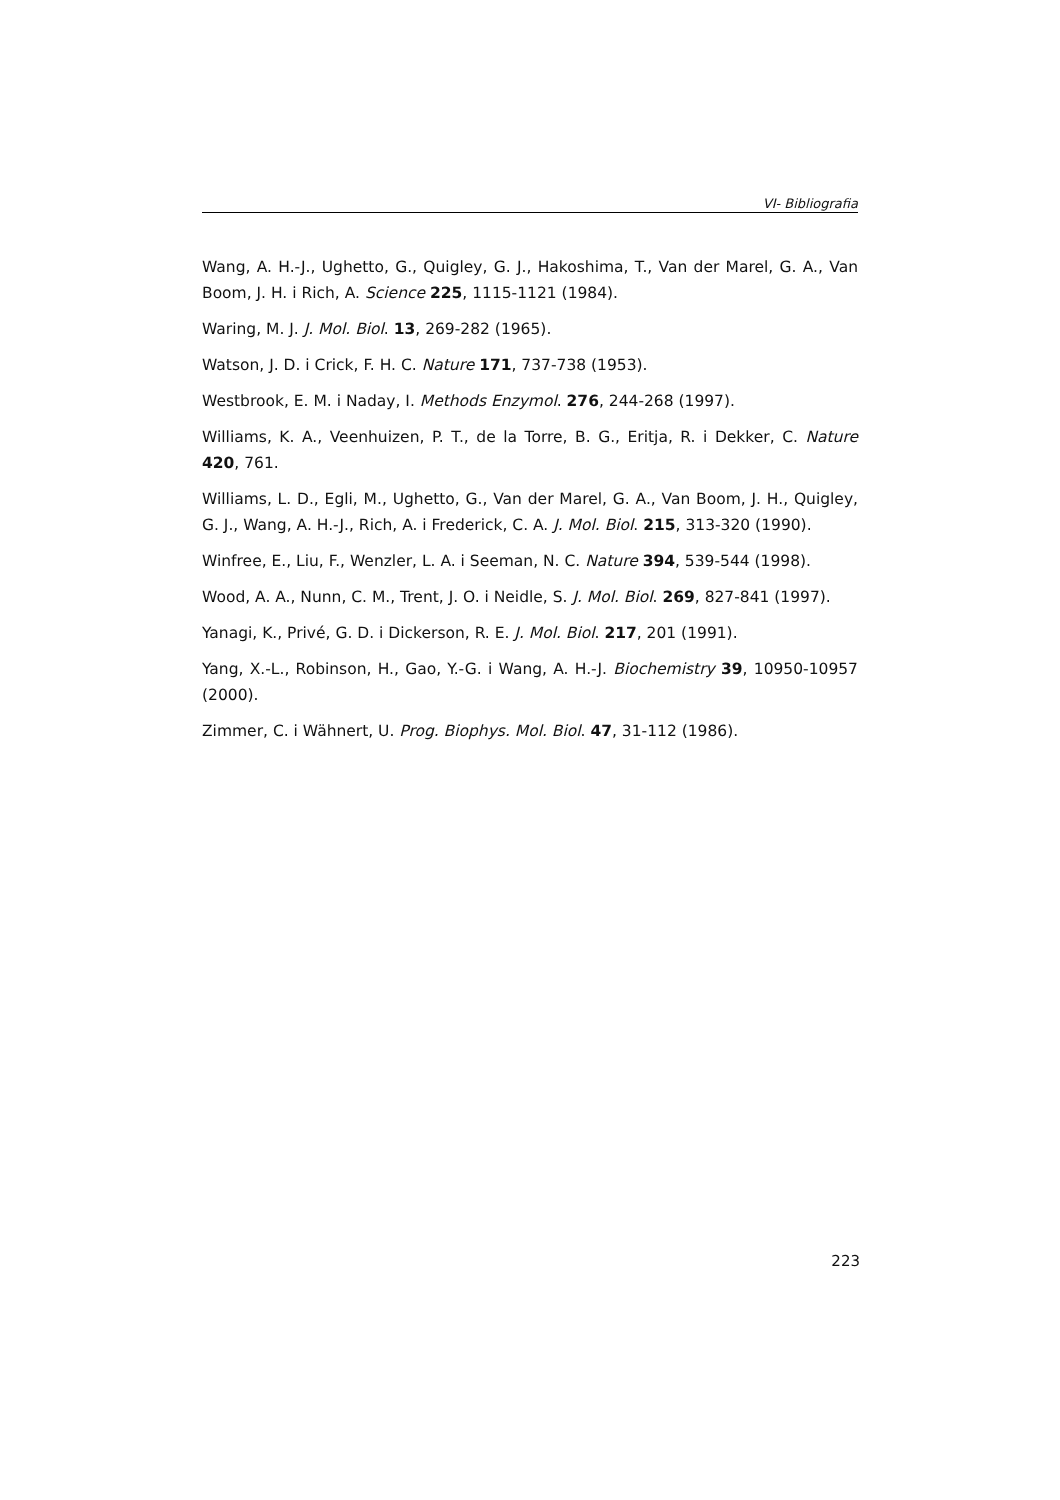VI- Bibliografia
Wang, A. H.-J., Ughetto, G., Quigley, G. J., Hakoshima, T., Van der Marel, G. A., Van Boom, J. H. i Rich, A. Science 225, 1115-1121 (1984).
Waring, M. J. J. Mol. Biol. 13, 269-282 (1965).
Watson, J. D. i Crick, F. H. C. Nature 171, 737-738 (1953).
Westbrook, E. M. i Naday, I. Methods Enzymol. 276, 244-268 (1997).
Williams, K. A., Veenhuizen, P. T., de la Torre, B. G., Eritja, R. i Dekker, C. Nature 420, 761.
Williams, L. D., Egli, M., Ughetto, G., Van der Marel, G. A., Van Boom, J. H., Quigley, G. J., Wang, A. H.-J., Rich, A. i Frederick, C. A. J. Mol. Biol. 215, 313-320 (1990).
Winfree, E., Liu, F., Wenzler, L. A. i Seeman, N. C. Nature 394, 539-544 (1998).
Wood, A. A., Nunn, C. M., Trent, J. O. i Neidle, S. J. Mol. Biol. 269, 827-841 (1997).
Yanagi, K., Privé, G. D. i Dickerson, R. E. J. Mol. Biol. 217, 201 (1991).
Yang, X.-L., Robinson, H., Gao, Y.-G. i Wang, A. H.-J. Biochemistry 39, 10950-10957 (2000).
Zimmer, C. i Wähnert, U. Prog. Biophys. Mol. Biol. 47, 31-112 (1986).
223